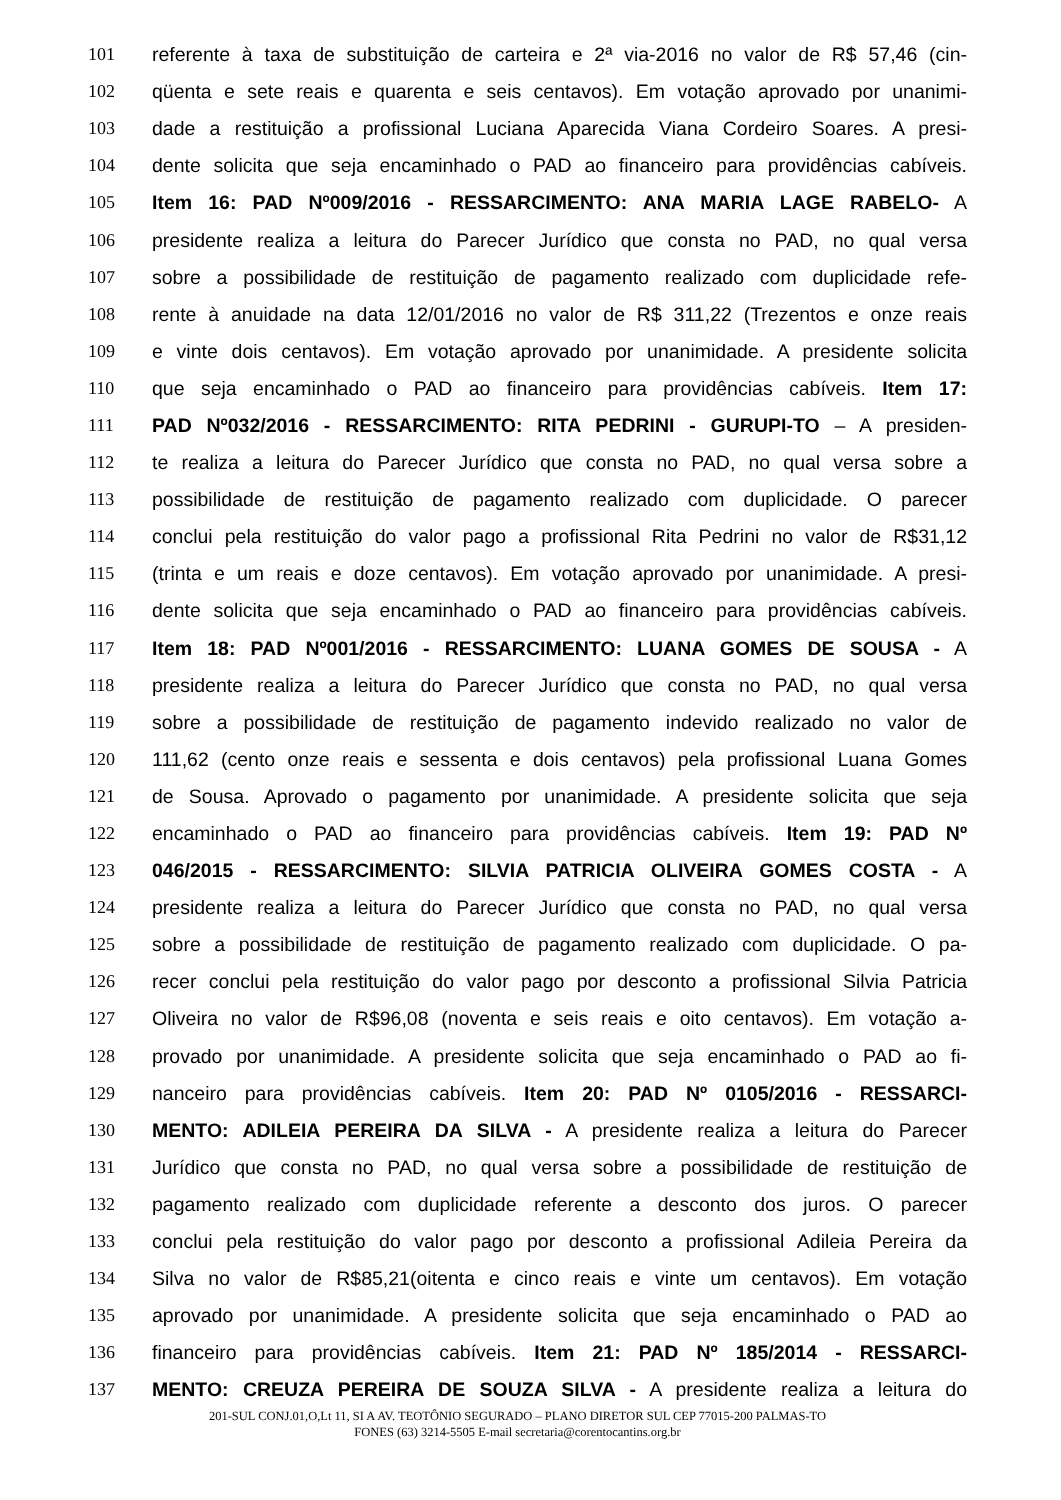101 referente à taxa de substituição de carteira e 2ª via-2016 no valor de R$ 57,46 (cin-
102 qüenta e sete reais e quarenta e seis centavos). Em votação aprovado por unanimi-
103 dade a restituição a profissional Luciana Aparecida Viana Cordeiro Soares. A presi-
104 dente solicita que seja encaminhado o PAD ao financeiro para providências cabíveis.
105 Item 16: PAD Nº009/2016 - RESSARCIMENTO: ANA MARIA LAGE RABELO- A
106 presidente realiza a leitura do Parecer Jurídico que consta no PAD, no qual versa
107 sobre a possibilidade de restituição de pagamento realizado com duplicidade refe-
108 rente à anuidade na data 12/01/2016 no valor de R$ 311,22 (Trezentos e onze reais
109 e vinte dois centavos). Em votação aprovado por unanimidade. A presidente solicita
110 que seja encaminhado o PAD ao financeiro para providências cabíveis. Item 17:
111 PAD Nº032/2016 - RESSARCIMENTO: RITA PEDRINI - GURUPI-TO – A presiden-
112 te realiza a leitura do Parecer Jurídico que consta no PAD, no qual versa sobre a
113 possibilidade de restituição de pagamento realizado com duplicidade. O parecer
114 conclui pela restituição do valor pago a profissional Rita Pedrini no valor de R$31,12
115 (trinta e um reais e doze centavos). Em votação aprovado por unanimidade. A presi-
116 dente solicita que seja encaminhado o PAD ao financeiro para providências cabíveis.
117 Item 18: PAD Nº001/2016 - RESSARCIMENTO: LUANA GOMES DE SOUSA - A
118 presidente realiza a leitura do Parecer Jurídico que consta no PAD, no qual versa
119 sobre a possibilidade de restituição de pagamento indevido realizado no valor de
120 111,62 (cento onze reais e sessenta e dois centavos) pela profissional Luana Gomes
121 de Sousa. Aprovado o pagamento por unanimidade. A presidente solicita que seja
122 encaminhado o PAD ao financeiro para providências cabíveis. Item 19: PAD Nº
123 046/2015 - RESSARCIMENTO: SILVIA PATRICIA OLIVEIRA GOMES COSTA - A
124 presidente realiza a leitura do Parecer Jurídico que consta no PAD, no qual versa
125 sobre a possibilidade de restituição de pagamento realizado com duplicidade. O pa-
126 recer conclui pela restituição do valor pago por desconto a profissional Silvia Patricia
127 Oliveira no valor de R$96,08 (noventa e seis reais e oito centavos). Em votação a-
128 provado por unanimidade. A presidente solicita que seja encaminhado o PAD ao fi-
129 nanceiro para providências cabíveis. Item 20: PAD Nº 0105/2016 - RESSARCI-
130 MENTO: ADILEIA PEREIRA DA SILVA - A presidente realiza a leitura do Parecer
131 Jurídico que consta no PAD, no qual versa sobre a possibilidade de restituição de
132 pagamento realizado com duplicidade referente a desconto dos juros. O parecer
133 conclui pela restituição do valor pago por desconto a profissional Adileia Pereira da
134 Silva no valor de R$85,21(oitenta e cinco reais e vinte um centavos). Em votação
135 aprovado por unanimidade. A presidente solicita que seja encaminhado o PAD ao
136 financeiro para providências cabíveis. Item 21: PAD Nº 185/2014 - RESSARCI-
137 MENTO: CREUZA PEREIRA DE SOUZA SILVA - A presidente realiza a leitura do
201-SUL CONJ.01,O,Lt 11, SI A AV. TEOTÔNIO SEGURADO – PLANO DIRETOR SUL CEP 77015-200 PALMAS-TO
FONES (63) 3214-5505 E-mail secretaria@corentocantins.org.br